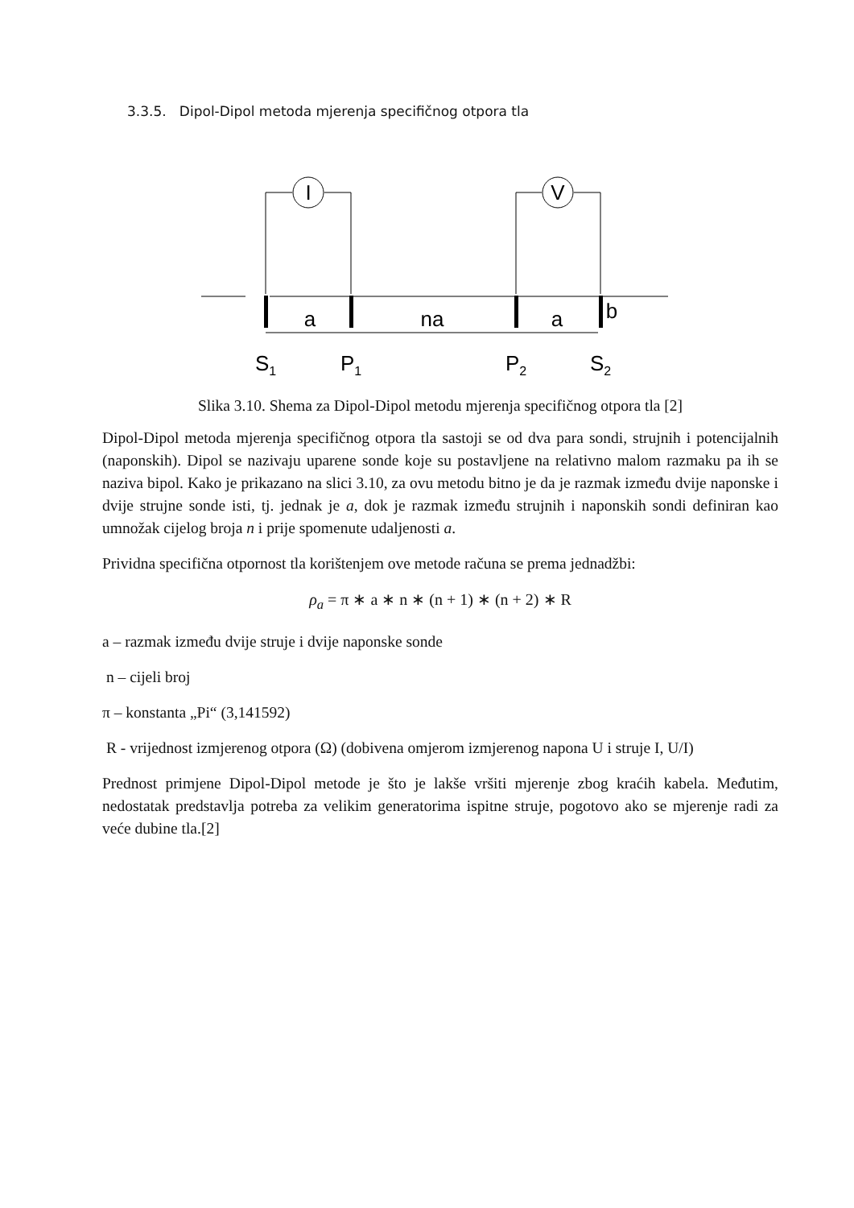3.3.5. Dipol-Dipol metoda mjerenja specifičnog otpora tla
I
V
a
na
a
b
S1
P1
P2
S2
Slika 3.10. Shema za Dipol-Dipol metodu mjerenja specifičnog otpora tla [2]
Dipol-Dipol metoda mjerenja specifičnog otpora tla sastoji se od dva para sondi, strujnih i potencijalnih (naponskih). Dipol se nazivaju uparene sonde koje su postavljene na relativno malom razmaku pa ih se naziva bipol. Kako je prikazano na slici 3.10, za ovu metodu bitno je da je razmak između dvije naponske i dvije strujne sonde isti, tj. jednak je a, dok je razmak između strujnih i naponskih sondi definiran kao umnožak cijelog broja n i prije spomenute udaljenosti a.
Prividna specifična otpornost tla korištenjem ove metode računa se prema jednadžbi:
ρ<sub>a</sub> = π ∗ a ∗ n ∗ (n + 1) ∗ (n + 2) ∗ R
a – razmak između dvije struje i dvije naponske sonde
n – cijeli broj
π – konstanta „Pi“ (3,141592)
R - vrijednost izmjerenog otpora (Ω) (dobivena omjerom izmjerenog napona U i struje I, U/I)
Prednost primjene Dipol-Dipol metode je što je lakše vršiti mjerenje zbog kraćih kabela. Međutim, nedostatak predstavlja potreba za velikim generatorima ispitne struje, pogotovo ako se mjerenje radi za veće dubine tla.[2]